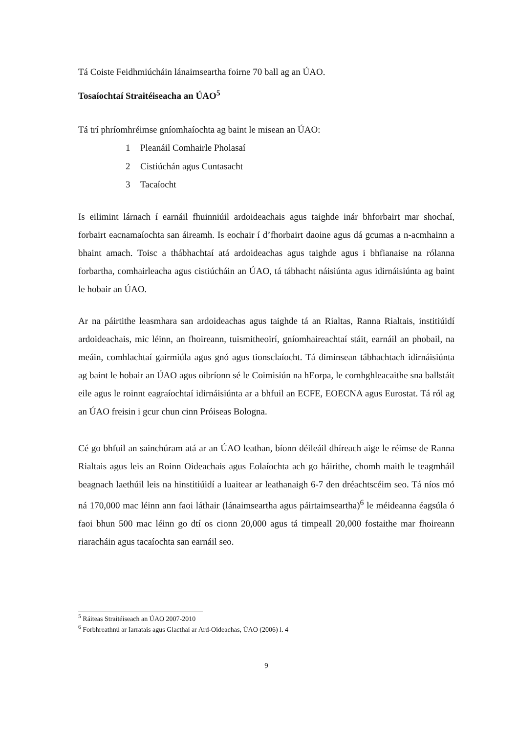Tá Coiste Feidhmiúcháin lánaimseartha foirne 70 ball ag an ÚAO.
Tosaíochtaí Straitéiseacha an ÚAO<sup>5</sup>
Tá trí phríomhréimse gníomhaíochta ag baint le misean an ÚAO:
1 Pleanáil Comhairle Pholasaí
2 Cistiúchán agus Cuntasacht
3 Tacaíocht
Is eilimint lárnach í earnáil fhuinniúil ardoideachais agus taighde inár bhforbairt mar shochaí, forbairt eacnamaíochta san áireamh. Is eochair í d’fhorbairt daoine agus dá gcumas a n-acmhainn a bhaint amach. Toisc a thábhachtaí atá ardoideachas agus taighde agus i bhfianaise na rólanna forbartha, comhairleacha agus cistiúcháin an ÚAO, tá tábhacht náisiúnta agus idirnáisiúnta ag baint le hobair an ÚAO.
Ar na páirtithe leasmhara san ardoideachas agus taighde tá an Rialtas, Ranna Rialtais, institiúidí ardoideachais, mic léinn, an fhoireann, tuismitheoirí, gníomhaireachtaí stáit, earnáil an phobail, na meáin, comhlachtaí gairmiúla agus gnó agus tionsclaíocht. Tá diminsean tábhachtach idirnáisiúnta ag baint le hobair an ÚAO agus oibríonn sé le Coimisiún na hEorpa, le comhghleacaithe sna ballstáit eile agus le roinnt eagraíochtaí idirnáisiúnta ar a bhfuil an ECFE, EOECNA agus Eurostat. Tá ról ag an ÚAO freisin i gcur chun cinn Próiseas Bologna.
Cé go bhfuil an sainchúram atá ar an ÚAO leathan, bíonn déileáil dhíreach aige le réimse de Ranna Rialtais agus leis an Roinn Oideachais agus Eolaíochta ach go háirithe, chomh maith le teagmháil beagnach laethúil leis na hinstitiúidí a luaitear ar leathanaigh 6-7 den dréachtscéim seo. Tá níos mó ná 170,000 mac léinn ann faoi láthair (lánaimseartha agus páirtaimseartha)<sup>6</sup> le méideanna éagsúla ó faoi bhun 500 mac léinn go dtí os cionn 20,000 agus tá timpeall 20,000 fostaithe mar fhoireann riaracháin agus tacaíochta san earnáil seo.
<sup>5</sup> Ráiteas Straitéiseach an ÚAO 2007-2010
<sup>6</sup> Forbhreathnú ar Iarratais agus Glacthaí ar Ard-Oideachas, ÚAO (2006) l. 4
9